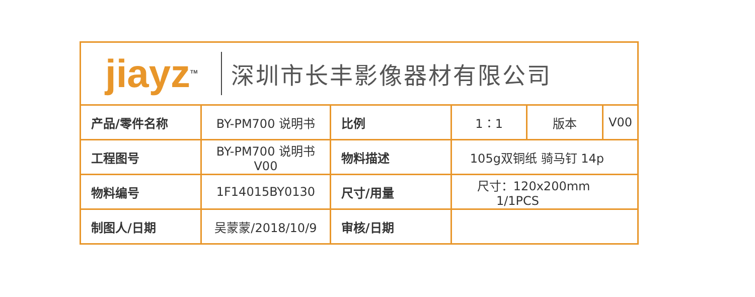jiayz<sup>TM</sup>
深圳市长丰影像器材有限公司
| 产品/零件名称 | BY-PM700 说明书 | 比例 | 1：1 | 版本 | V00 |
| 工程图号 | BY-PM700 说明书V00 | 物料描述 | 105g双铜纸 骑马钉 14p | | |
| 物料编号 | 1F14015BY0130 | 尺寸/用量 | 尺寸：120x200mm 1/1PCS | | |
| 制图人/日期 | 吴蒙蒙/2018/10/9 | 审核/日期 | | | |